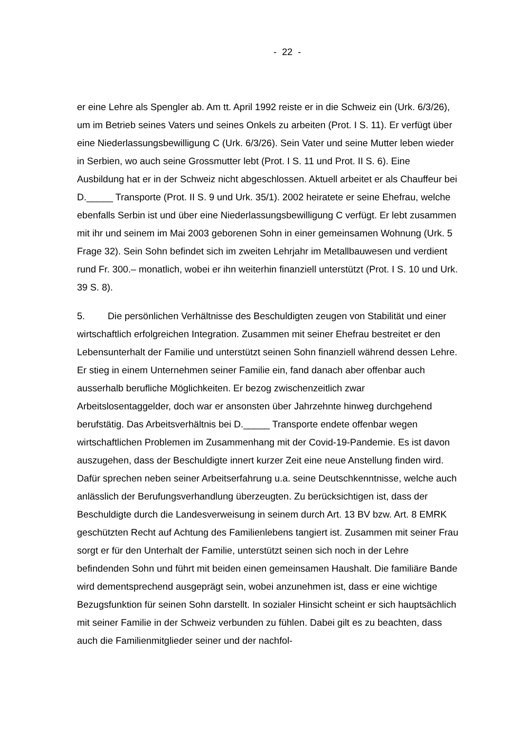- 22 -
er eine Lehre als Spengler ab. Am tt. April 1992 reiste er in die Schweiz ein (Urk. 6/3/26), um im Betrieb seines Vaters und seines Onkels zu arbeiten (Prot. I S. 11). Er verfügt über eine Niederlassungsbewilligung C (Urk. 6/3/26). Sein Vater und seine Mutter leben wieder in Serbien, wo auch seine Grossmutter lebt (Prot. I S. 11 und Prot. II S. 6). Eine Ausbildung hat er in der Schweiz nicht abgeschlossen. Aktuell arbeitet er als Chauffeur bei D._____ Transporte (Prot. II S. 9 und Urk. 35/1). 2002 heiratete er seine Ehefrau, welche ebenfalls Serbin ist und über eine Niederlassungsbewilligung C verfügt. Er lebt zusammen mit ihr und seinem im Mai 2003 geborenen Sohn in einer gemeinsamen Wohnung (Urk. 5 Frage 32). Sein Sohn befindet sich im zweiten Lehrjahr im Metallbauwesen und verdient rund Fr. 300.– monatlich, wobei er ihn weiterhin finanziell unterstützt (Prot. I S. 10 und Urk. 39 S. 8).
5. Die persönlichen Verhältnisse des Beschuldigten zeugen von Stabilität und einer wirtschaftlich erfolgreichen Integration. Zusammen mit seiner Ehefrau bestreitet er den Lebensunterhalt der Familie und unterstützt seinen Sohn finanziell während dessen Lehre. Er stieg in einem Unternehmen seiner Familie ein, fand danach aber offenbar auch ausserhalb berufliche Möglichkeiten. Er bezog zwischenzeitlich zwar Arbeitslosentaggelder, doch war er ansonsten über Jahrzehnte hinweg durchgehend berufstätig. Das Arbeitsverhältnis bei D._____ Transporte endete offenbar wegen wirtschaftlichen Problemen im Zusammenhang mit der Covid-19-Pandemie. Es ist davon auszugehen, dass der Beschuldigte innert kurzer Zeit eine neue Anstellung finden wird. Dafür sprechen neben seiner Arbeitserfahrung u.a. seine Deutschkenntnisse, welche auch anlässlich der Berufungsverhandlung überzeugten. Zu berücksichtigen ist, dass der Beschuldigte durch die Landesverweisung in seinem durch Art. 13 BV bzw. Art. 8 EMRK geschützten Recht auf Achtung des Familienlebens tangiert ist. Zusammen mit seiner Frau sorgt er für den Unterhalt der Familie, unterstützt seinen sich noch in der Lehre befindenden Sohn und führt mit beiden einen gemeinsamen Haushalt. Die familiäre Bande wird dementsprechend ausgeprägt sein, wobei anzunehmen ist, dass er eine wichtige Bezugsfunktion für seinen Sohn darstellt. In sozialer Hinsicht scheint er sich hauptsächlich mit seiner Familie in der Schweiz verbunden zu fühlen. Dabei gilt es zu beachten, dass auch die Familienmitglieder seiner und der nachfol-